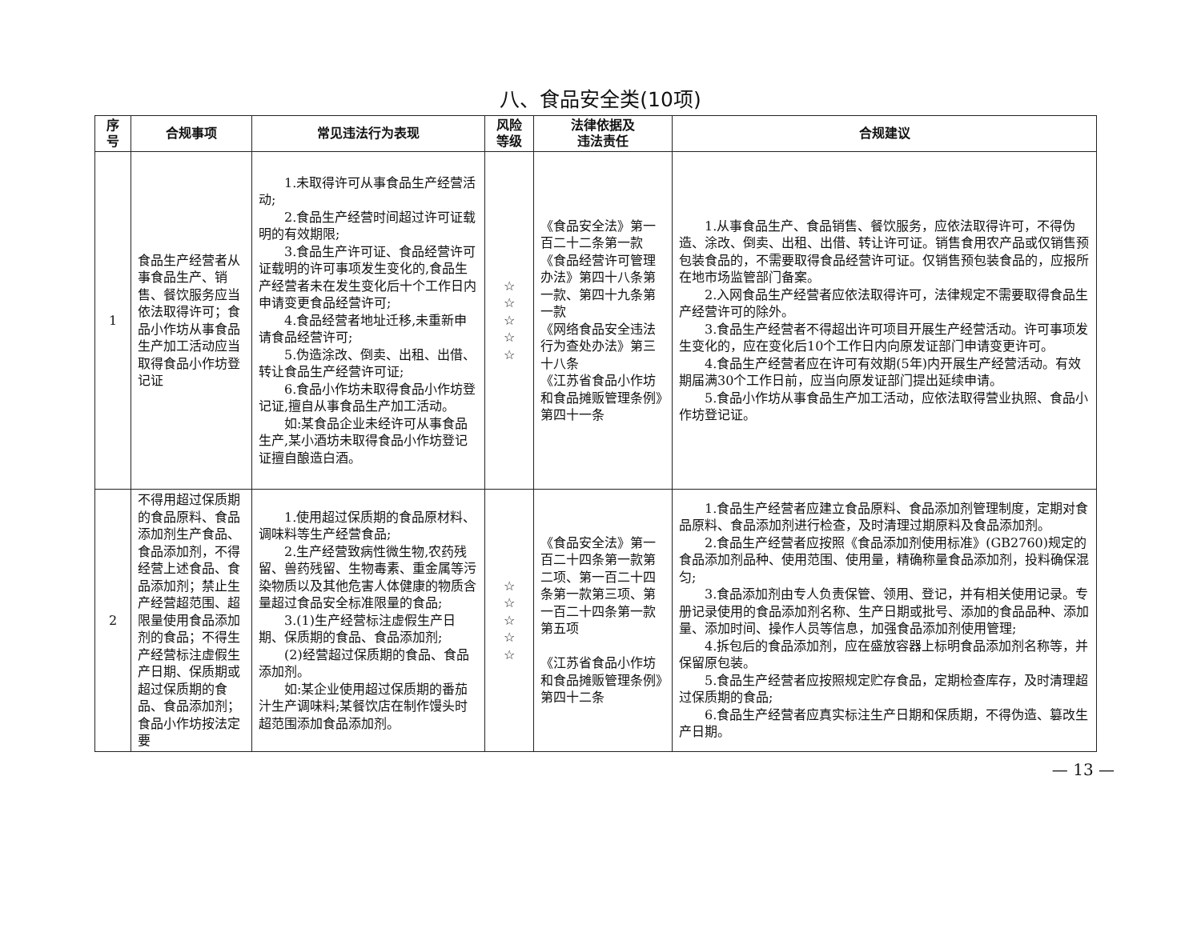八、食品安全类(10项)
| 序 号 | 合规事项 | 常见违法行为表现 | 风险 等级 | 法律依据及 违法责任 | 合规建议 |
| --- | --- | --- | --- | --- | --- |
| 1 | 食品生产经营者从事食品生产、销售、餐饮服务应当依法取得许可；食品小作坊从事食品生产加工活动应当取得食品小作坊登记证 | 1.未取得许可从事食品生产经营活动; 2.食品生产经营时间超过许可证载明的有效期限; 3.食品生产许可证、食品经营许可证载明的许可事项发生变化的,食品生产经营者未在发生变化后十个工作日内申请变更食品经营许可; 4.食品经营者地址迁移,未重新申请食品经营许可; 5.伪造涂改、倒卖、出租、出借、转让食品生产经营许可证; 6.食品小作坊未取得食品小作坊登记证,擅自从事食品生产加工活动。 如:某食品企业未经许可从事食品生产,某小酒坊未取得食品小作坊登记证擅自酿造白酒。 | ☆ ☆ ☆ ☆ ☆ | 《食品安全法》第一百二十二条第一款 《食品经营许可管理办法》第四十八条第一款、第四十九条第一款 《网络食品安全违法行为查处办法》第三十八条 《江苏省食品小作坊和食品摊贩管理条例》第四十一条 | 1.从事食品生产、食品销售、餐饮服务，应依法取得许可，不得伪造、涂改、倒卖、出租、出借、转让许可证。销售食用农产品或仅销售预包装食品的，不需要取得食品经营许可证。仅销售预包装食品的，应报所在地市场监管部门备案。 2.入网食品生产经营者应依法取得许可，法律规定不需要取得食品生产经营许可的除外。 3.食品生产经营者不得超出许可项目开展生产经营活动。许可事项发生变化的，应在变化后10个工作日内向原发证部门申请变更许可。 4.食品生产经营者应在许可有效期(5年)内开展生产经营活动。有效期届满30个工作日前，应当向原发证部门提出延续申请。 5.食品小作坊从事食品生产加工活动，应依法取得营业执照、食品小作坊登记证。 |
| 2 | 不得用超过保质期的食品原料、食品添加剂生产食品、食品添加剂，不得经营上述食品、食品添加剂；禁止生产经营超范围、超限量使用食品添加剂的食品；不得生产经营标注虚假生产日期、保质期或超过保质期的食品、食品添加剂；食品小作坊按法定要 | 1.使用超过保质期的食品原材料、调味料等生产经营食品; 2.生产经营致病性微生物,农药残留、兽药残留、生物毒素、重金属等污染物质以及其他危害人体健康的物质含量超过食品安全标准限量的食品; 3.(1)生产经营标注虚假生产日期、保质期的食品、食品添加剂; (2)经营超过保质期的食品、食品添加剂。 如:某企业使用超过保质期的番茄汁生产调味料;某餐饮店在制作馒头时超范围添加食品添加剂。 | ☆ ☆ ☆ ☆ ☆ | 《食品安全法》第一百二十四条第一款第二项、第一百二十四条第一款第三项、第一百二十四条第一款第五项 《江苏省食品小作坊和食品摊贩管理条例》第四十二条 | 1.食品生产经营者应建立食品原料、食品添加剂管理制度，定期对食品原料、食品添加剂进行检查，及时清理过期原料及食品添加剂。 2.食品生产经营者应按照《食品添加剂使用标准》(GB2760)规定的食品添加剂品种、使用范围、使用量，精确称量食品添加剂，投料确保混匀; 3.食品添加剂由专人负责保管、领用、登记，并有相关使用记录。专册记录使用的食品添加剂名称、生产日期或批号、添加的食品品种、添加量、添加时间、操作人员等信息，加强食品添加剂使用管理; 4.拆包后的食品添加剂，应在盛放容器上标明食品添加剂名称等，并保留原包装。 5.食品生产经营者应按照规定贮存食品，定期检查库存，及时清理超过保质期的食品; 6.食品生产经营者应真实标注生产日期和保质期，不得伪造、篡改生产日期。 |
— 13 —